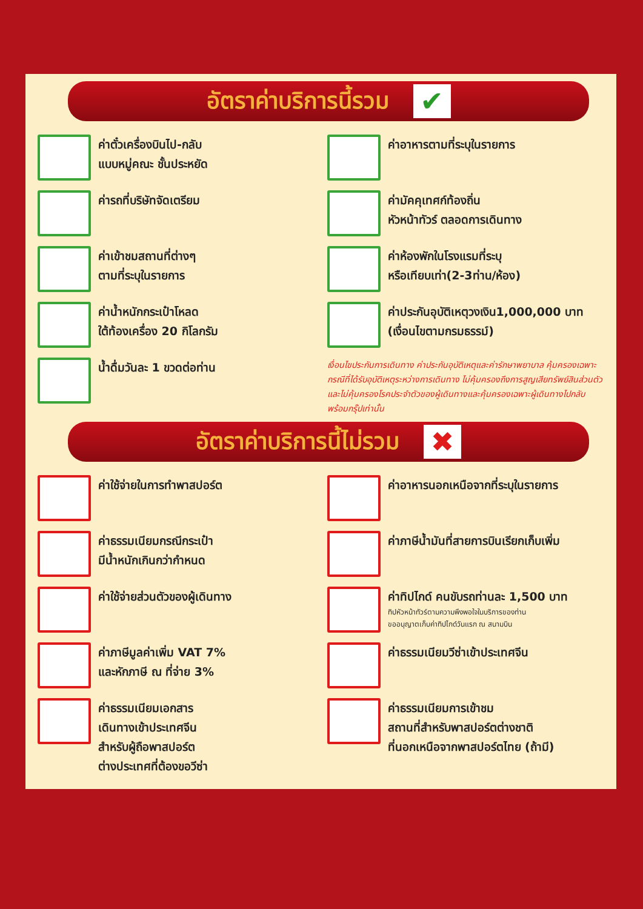อัตราค่าบริการนี้รวม ✔
ค่าตั๋วเครื่องบินไป-กลับ
แบบหมู่คณะ ชั้นประหยัด
ค่าอาหารตามที่ระบุในรายการ
ค่ารถที่บริษัทจัดเตรียม
ค่ามัคคุเทศก์ท้องถิ่น
หัวหน้าทัวร์ ตลอดการเดินทาง
ค่าเข้าชมสถานที่ต่างๆ
ตามที่ระบุในรายการ
ค่าห้องพักในโรงแรมที่ระบุ
หรือเทียบเท่า(2-3ท่าน/ห้อง)
ค่าน้ำหนักกระเป๋าโหลด
ใต้ท้องเครื่อง 20 กิโลกรัม
ค่าประกันอุบัติเหตุวงเงิน1,000,000 บาท
(เงื่อนไขตามกรมธรรม์)
น้ำดื่มวันละ 1 ขวดต่อท่าน
เงื่อนไขประกันการเดินทาง ค่าประกันอุบัติเหตุและค่ารักษาพยาบาล คุ้มครองเฉพาะกรณีที่ได้รับอุบัติเหตุระหว่างการเดินทาง ไม่คุ้มครองถึงการสูญเสียทรัพย์สินส่วนตัวและไม่คุ้มครองโรคประจำตัวของผู้เดินทางและคุ้มครองเฉพาะผู้เดินทางไปกลับพร้อมกรุ๊ปเท่านั้น
อัตราค่าบริการนี้ไม่รวม ✖
ค่าใช้จ่ายในการทำพาสปอร์ต
ค่าอาหารนอกเหนือจากที่ระบุในรายการ
ค่าธรรมเนียมกรณีกระเป๋า
มีน้ำหนักเกินกว่ากำหนด
ค่าภาษีน้ำมันที่สายการบินเรียกเก็บเพิ่ม
ค่าใช้จ่ายส่วนตัวของผู้เดินทาง
ค่าทิปไกด์ คนขับรถท่านละ 1,500 บาท
ทิปหัวหน้าทัวร์ตามความพึงพอใจในบริการของท่าน
ขออนุญาตเก็บค่าทิปไกด์วันแรก ณ สนามบิน
ค่าภาษีมูลค่าเพิ่ม VAT 7%
และหักภาษี ณ ที่จ่าย 3%
ค่าธรรมเนียมวีซ่าเข้าประเทศจีน
ค่าธรรมเนียมเอกสาร
เดินทางเข้าประเทศจีน
สำหรับผู้ถือพาสปอร์ต
ต่างประเทศที่ต้องขอวีซ่า
ค่าธรรมเนียมการเข้าชม
สถานที่สำหรับพาสปอร์ตต่างชาติ
ที่นอกเหนือจากพาสปอร์ตไทย (ถ้ามี)